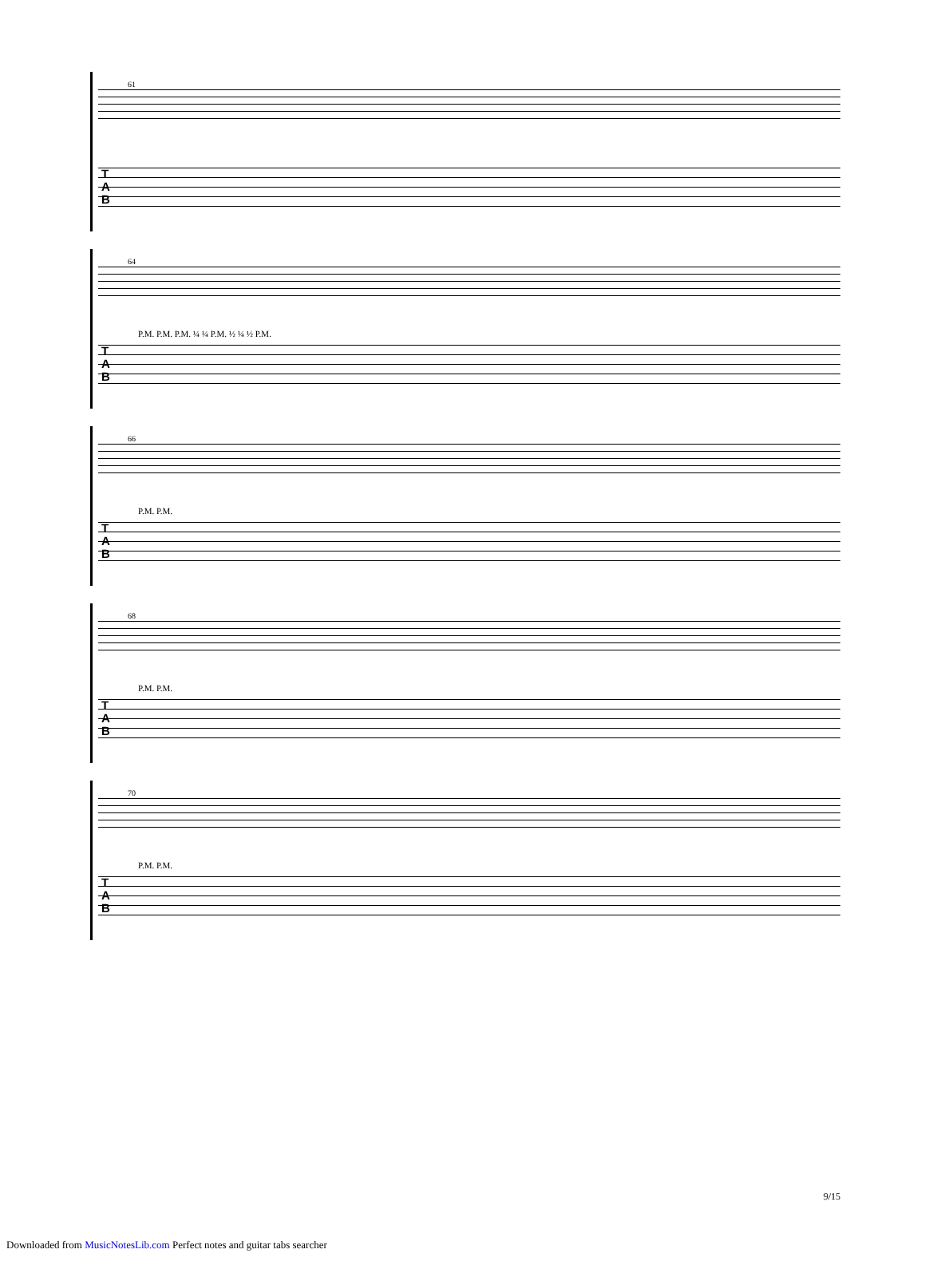61
T
A
B
64
P.M. P.M. P.M. ¼ ¼ P.M. ½ ¼ ½ P.M.
T
A
B
66
P.M. P.M.
T
A
B
68
P.M. P.M.
T
A
B
70
P.M. P.M.
T
A
B
9/15
Downloaded from MusicNotesLib.com Perfect notes and guitar tabs searcher